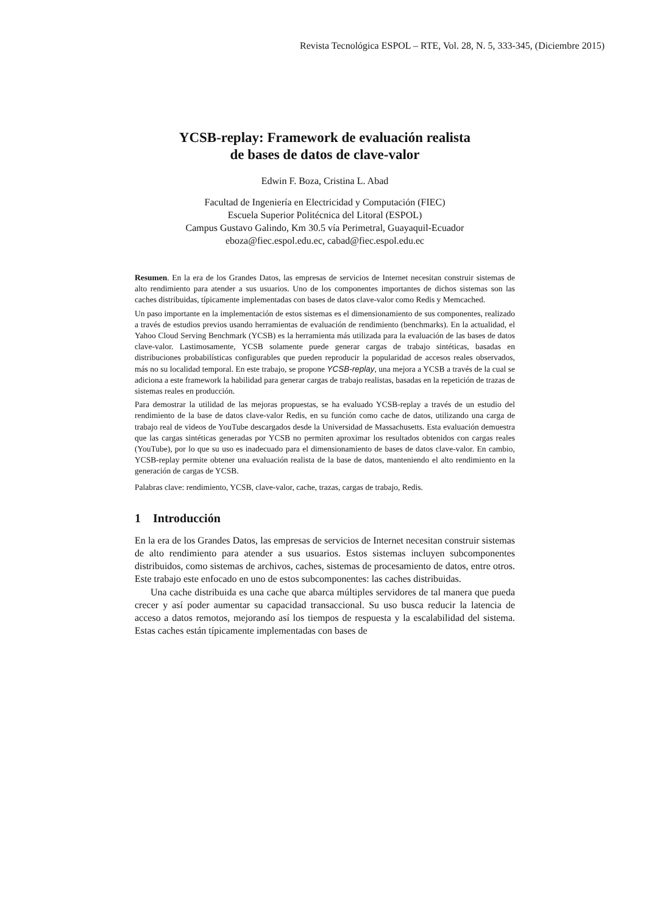Revista Tecnológica ESPOL – RTE, Vol. 28, N. 5, 333-345, (Diciembre 2015)
YCSB-replay: Framework de evaluación realista
de bases de datos de clave-valor
Edwin F. Boza, Cristina L. Abad
Facultad de Ingeniería en Electricidad y Computación (FIEC)
Escuela Superior Politécnica del Litoral (ESPOL)
Campus Gustavo Galindo, Km 30.5 vía Perimetral, Guayaquil-Ecuador
eboza@fiec.espol.edu.ec, cabad@fiec.espol.edu.ec
Resumen. En la era de los Grandes Datos, las empresas de servicios de Internet necesitan construir sistemas de alto rendimiento para atender a sus usuarios. Uno de los componentes importantes de dichos sistemas son las caches distribuidas, típicamente implementadas con bases de datos clave-valor como Redis y Memcached.
Un paso importante en la implementación de estos sistemas es el dimensionamiento de sus componentes, realizado a través de estudios previos usando herramientas de evaluación de rendimiento (benchmarks). En la actualidad, el Yahoo Cloud Serving Benchmark (YCSB) es la herramienta más utilizada para la evaluación de las bases de datos clave-valor. Lastimosamente, YCSB solamente puede generar cargas de trabajo sintéticas, basadas en distribuciones probabilísticas configurables que pueden reproducir la popularidad de accesos reales observados, más no su localidad temporal. En este trabajo, se propone YCSB-replay, una mejora a YCSB a través de la cual se adiciona a este framework la habilidad para generar cargas de trabajo realistas, basadas en la repetición de trazas de sistemas reales en producción.
Para demostrar la utilidad de las mejoras propuestas, se ha evaluado YCSB-replay a través de un estudio del rendimiento de la base de datos clave-valor Redis, en su función como cache de datos, utilizando una carga de trabajo real de videos de YouTube descargados desde la Universidad de Massachusetts. Esta evaluación demuestra que las cargas sintéticas generadas por YCSB no permiten aproximar los resultados obtenidos con cargas reales (YouTube), por lo que su uso es inadecuado para el dimensionamiento de bases de datos clave-valor. En cambio, YCSB-replay permite obtener una evaluación realista de la base de datos, manteniendo el alto rendimiento en la generación de cargas de YCSB.
Palabras clave: rendimiento, YCSB, clave-valor, cache, trazas, cargas de trabajo, Redis.
1 Introducción
En la era de los Grandes Datos, las empresas de servicios de Internet necesitan construir sistemas de alto rendimiento para atender a sus usuarios. Estos sistemas incluyen subcomponentes distribuidos, como sistemas de archivos, caches, sistemas de procesamiento de datos, entre otros. Este trabajo este enfocado en uno de estos subcomponentes: las caches distribuidas.
Una cache distribuida es una cache que abarca múltiples servidores de tal manera que pueda crecer y así poder aumentar su capacidad transaccional. Su uso busca reducir la latencia de acceso a datos remotos, mejorando así los tiempos de respuesta y la escalabilidad del sistema. Estas caches están típicamente implementadas con bases de